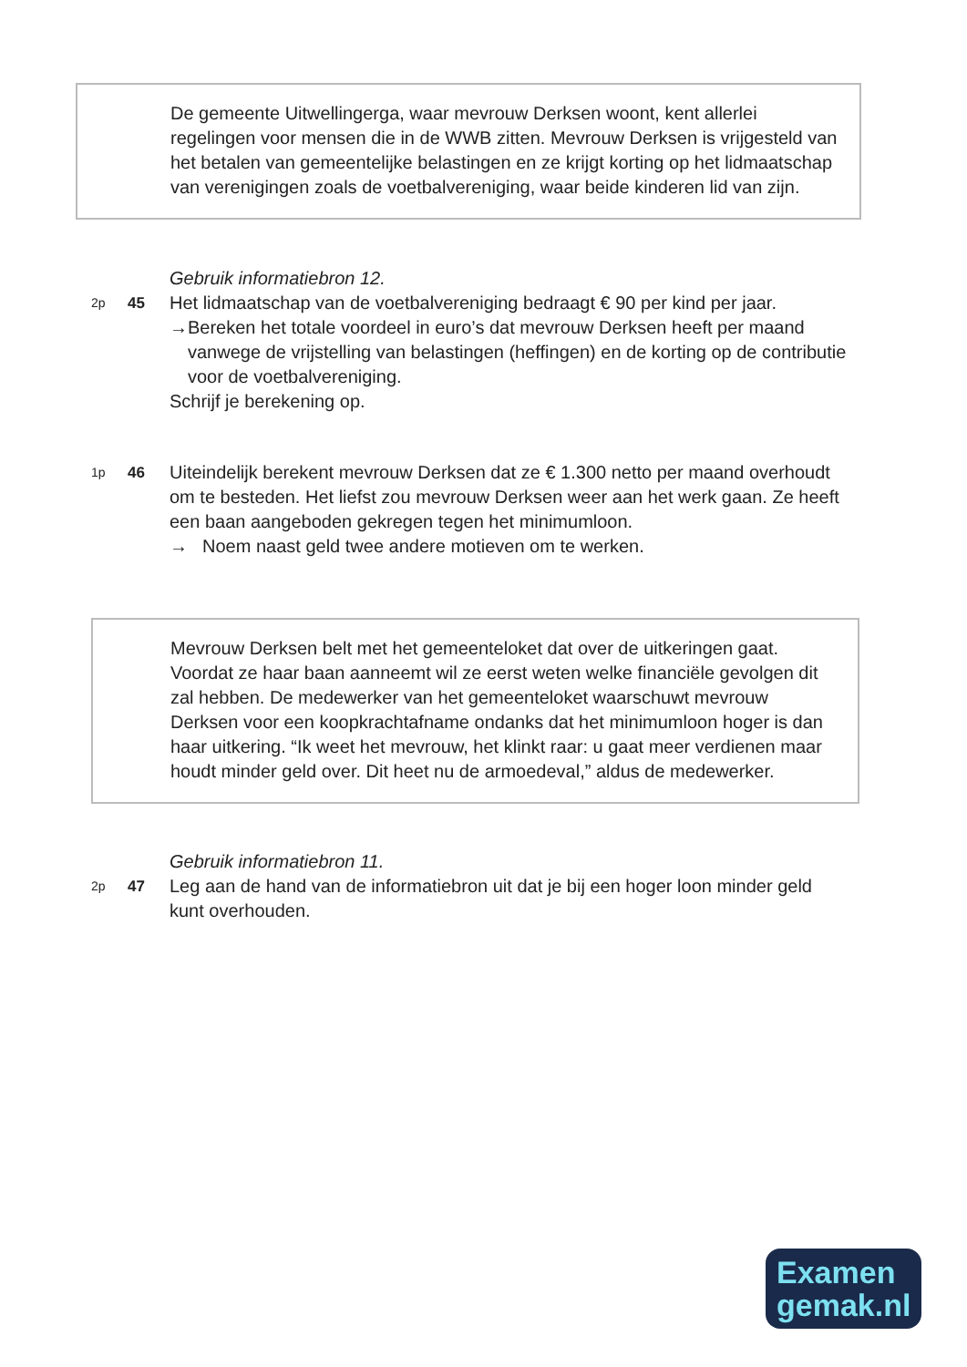De gemeente Uitwellingerga, waar mevrouw Derksen woont, kent allerlei regelingen voor mensen die in de WWB zitten. Mevrouw Derksen is vrijgesteld van het betalen van gemeentelijke belastingen en ze krijgt korting op het lidmaatschap van verenigingen zoals de voetbalvereniging, waar beide kinderen lid van zijn.
Gebruik informatiebron 12.
2p
45
Het lidmaatschap van de voetbalvereniging bedraagt € 90 per kind per jaar.
→ Bereken het totale voordeel in euro’s dat mevrouw Derksen heeft per maand vanwege de vrijstelling van belastingen (heffingen) en de korting op de contributie voor de voetbalvereniging.
Schrijf je berekening op.
1p
46
Uiteindelijk berekent mevrouw Derksen dat ze € 1.300 netto per maand overhoudt om te besteden. Het liefst zou mevrouw Derksen weer aan het werk gaan. Ze heeft een baan aangeboden gekregen tegen het minimumloon.
→ Noem naast geld twee andere motieven om te werken.
Mevrouw Derksen belt met het gemeenteloket dat over de uitkeringen gaat. Voordat ze haar baan aanneemt wil ze eerst weten welke financiële gevolgen dit zal hebben. De medewerker van het gemeenteloket waarschuwt mevrouw Derksen voor een koopkrachtafname ondanks dat het minimumloon hoger is dan haar uitkering. “Ik weet het mevrouw, het klinkt raar: u gaat meer verdienen maar houdt minder geld over. Dit heet nu de armoedeval,” aldus de medewerker.
Gebruik informatiebron 11.
2p
47
Leg aan de hand van de informatiebron uit dat je bij een hoger loon minder geld kunt overhouden.
Examen
gemak.nl